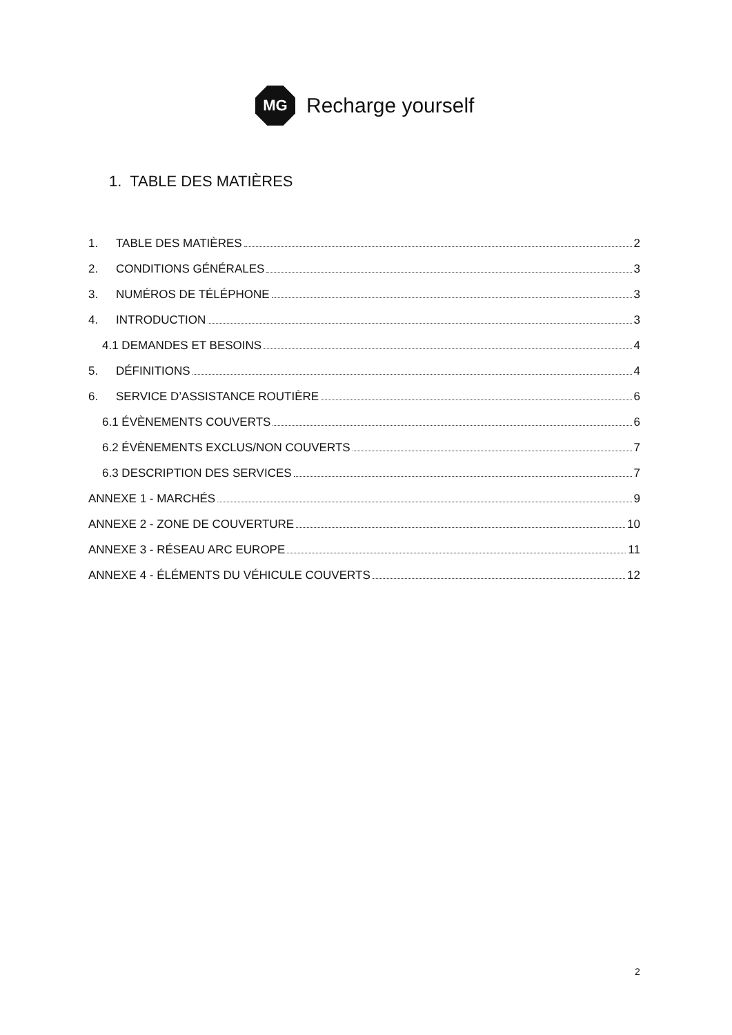MG
Recharge yourself
1. TABLE DES MATIÈRES
1. TABLE DES MATIÈRES 2
2. CONDITIONS GÉNÉRALES 3
3. NUMÉROS DE TÉLÉPHONE 3
4. INTRODUCTION 3
4.1 DEMANDES ET BESOINS 4
5. DÉFINITIONS 4
6. SERVICE D’ASSISTANCE ROUTIÈRE 6
6.1 ÉVÈNEMENTS COUVERTS 6
6.2 ÉVÈNEMENTS EXCLUS/NON COUVERTS 7
6.3 DESCRIPTION DES SERVICES 7
ANNEXE 1 - MARCHÉS 9
ANNEXE 2 - ZONE DE COUVERTURE 10
ANNEXE 3 - RÉSEAU ARC EUROPE 11
ANNEXE 4 - ÉLÉMENTS DU VÉHICULE COUVERTS 12
2